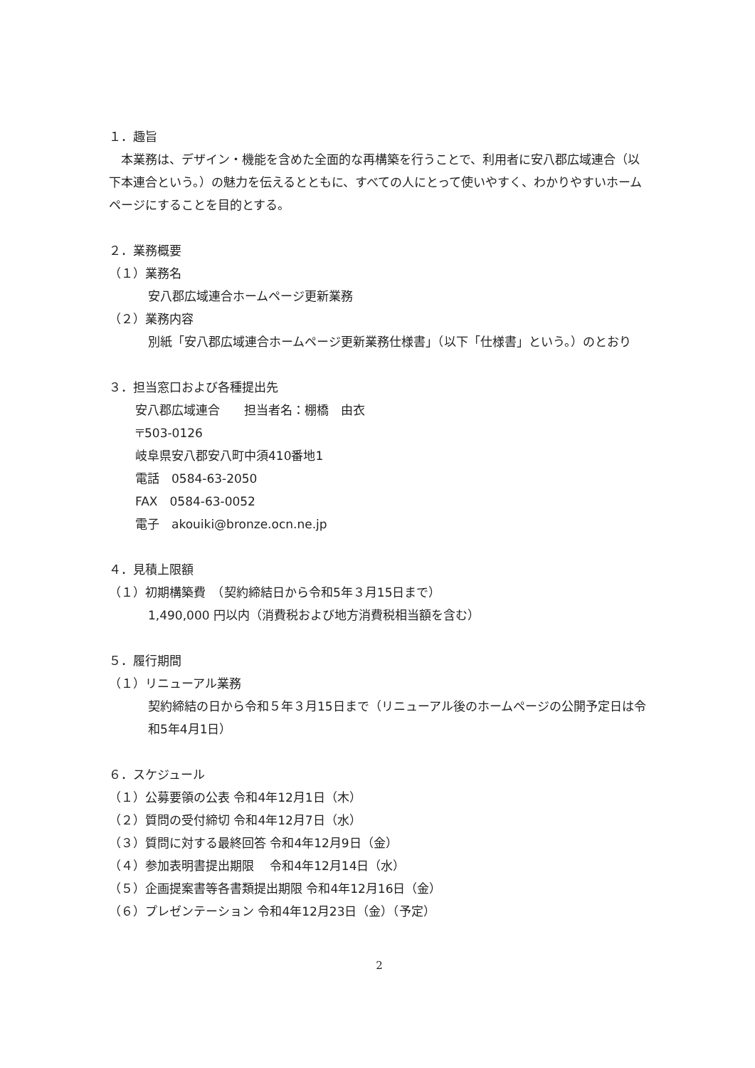１．趣旨
　本業務は、デザイン・機能を含めた全面的な再構築を行うことで、利用者に安八郡広域連合（以下本連合という。）の魅力を伝えるとともに、すべての人にとって使いやすく、わかりやすいホームページにすることを目的とする。
２．業務概要
（１）業務名
安八郡広域連合ホームページ更新業務
（２）業務内容
別紙「安八郡広域連合ホームページ更新業務仕様書」（以下「仕様書」という。）のとおり
３．担当窓口および各種提出先
安八郡広域連合　　担当者名：棚橋　由衣
〒503-0126
岐阜県安八郡安八町中須410番地1
電話　0584-63-2050
FAX　0584-63-0052
電子　akouiki@bronze.ocn.ne.jp
４．見積上限額
（１）初期構築費　（契約締結日から令和5年３月15日まで）
1,490,000 円以内（消費税および地方消費税相当額を含む）
５．履行期間
（１）リニューアル業務
契約締結の日から令和５年３月15日まで（リニューアル後のホームページの公開予定日は令和5年4月1日）
６．スケジュール
（１）公募要領の公表 令和4年12月1日（木）
（２）質問の受付締切 令和4年12月7日（水）
（３）質問に対する最終回答 令和4年12月9日（金）
（４）参加表明書提出期限　 令和4年12月14日（水）
（５）企画提案書等各書類提出期限 令和4年12月16日（金）
（６）プレゼンテーション 令和4年12月23日（金）（予定）
2